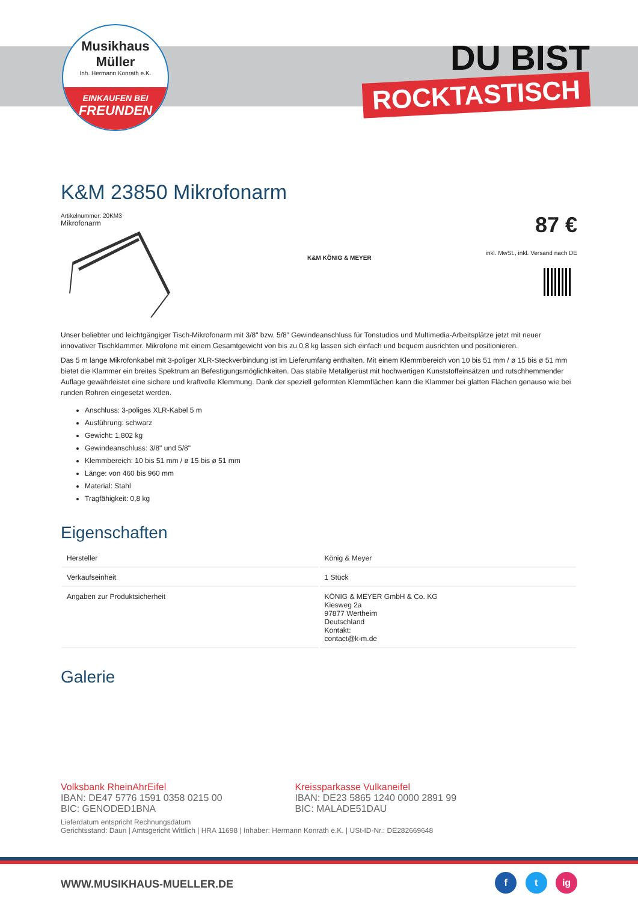Musikhaus Müller
Inh. Hermann Konrath e.K.
EINKAUFEN BEI
FREUNDEN
DU BIST
ROCKTASTISCH
K&M 23850 Mikrofonarm
Artikelnummer: 20KM3
Mikrofonarm
K&M KÖNIG & MEYER
87 €
inkl. MwSt., inkl. Versand nach DE
Unser beliebter und leichtgängiger Tisch-Mikrofonarm mit 3/8" bzw. 5/8" Gewindeanschluss für Tonstudios und Multimedia-Arbeitsplätze jetzt mit neuer innovativer Tischklammer. Mikrofone mit einem Gesamtgewicht von bis zu 0,8 kg lassen sich einfach und bequem ausrichten und positionieren.
Das 5 m lange Mikrofonkabel mit 3-poliger XLR-Steckverbindung ist im Lieferumfang enthalten. Mit einem Klemmbereich von 10 bis 51 mm / ø 15 bis ø 51 mm bietet die Klammer ein breites Spektrum an Befestigungsmöglichkeiten. Das stabile Metallgerüst mit hochwertigen Kunststoffeinsätzen und rutschhemmender Auflage gewährleistet eine sichere und kraftvolle Klemmung. Dank der speziell geformten Klemmflächen kann die Klammer bei glatten Flächen genauso wie bei runden Rohren eingesetzt werden.
Anschluss: 3-poliges XLR-Kabel 5 m
Ausführung: schwarz
Gewicht: 1,802 kg
Gewindeanschluss: 3/8" und 5/8"
Klemmbereich: 10 bis 51 mm / ø 15 bis ø 51 mm
Länge: von 460 bis 960 mm
Material: Stahl
Tragfähigkeit: 0,8 kg
Eigenschaften
| Hersteller | König & Meyer |
| Verkaufseinheit | 1 Stück |
| Angaben zur Produktsicherheit | KÖNIG & MEYER GmbH & Co. KG Kiesweg 2a 97877 Wertheim Deutschland Kontakt: contact@k-m.de |
Galerie
Volksbank RheinAhrEifel
IBAN: DE47 5776 1591 0358 0215 00
BIC: GENODED1BNA
Kreissparkasse Vulkaneifel
IBAN: DE23 5865 1240 0000 2891 99
BIC: MALADE51DAU
Lieferdatum entspricht Rechnungsdatum
Gerichtsstand: Daun | Amtsgericht Wittlich | HRA 11698 | Inhaber: Hermann Konrath e.K. | USt-ID-Nr.: DE282669648
WWW.MUSIKHAUS-MUELLER.DE
f t ig